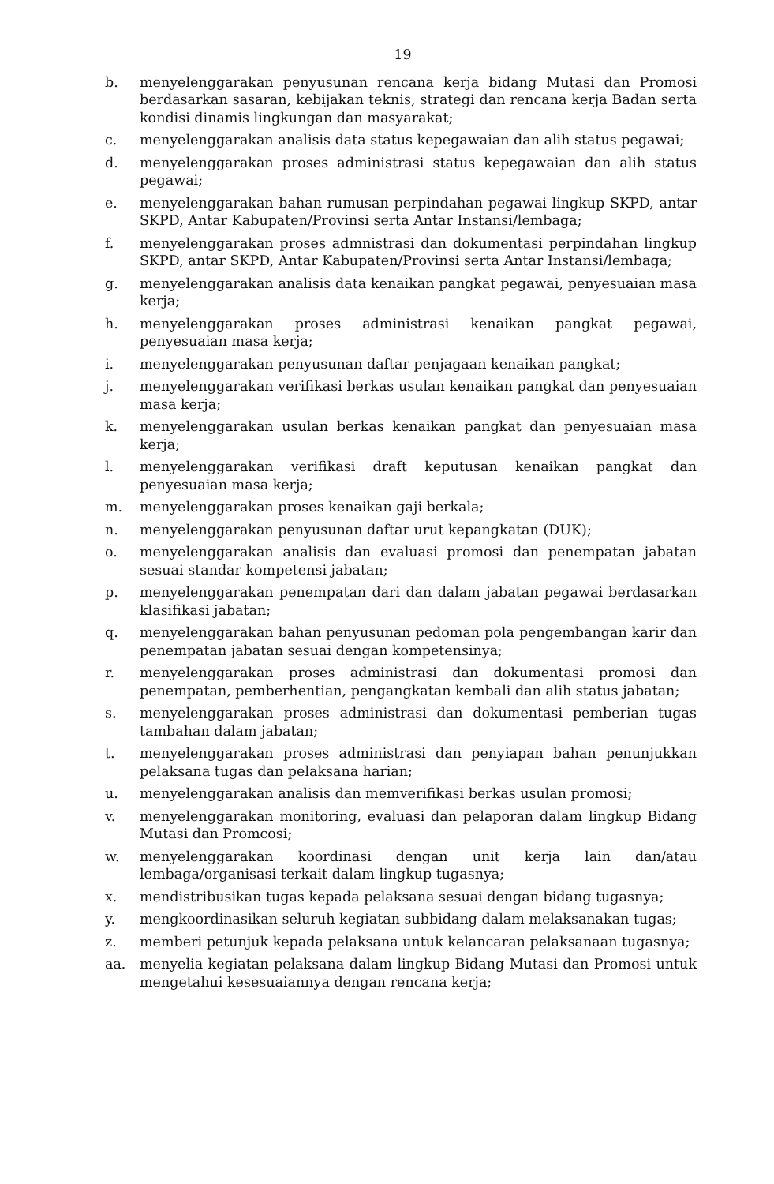19
b. menyelenggarakan penyusunan rencana kerja bidang Mutasi dan Promosi berdasarkan sasaran, kebijakan teknis, strategi dan rencana kerja Badan serta kondisi dinamis lingkungan dan masyarakat;
c. menyelenggarakan analisis data status kepegawaian dan alih status pegawai;
d. menyelenggarakan proses administrasi status kepegawaian dan alih status pegawai;
e. menyelenggarakan bahan rumusan perpindahan pegawai lingkup SKPD, antar SKPD, Antar Kabupaten/Provinsi serta Antar Instansi/lembaga;
f. menyelenggarakan proses admnistrasi dan dokumentasi perpindahan lingkup SKPD, antar SKPD, Antar Kabupaten/Provinsi serta Antar Instansi/lembaga;
g. menyelenggarakan analisis data kenaikan pangkat pegawai, penyesuaian masa kerja;
h. menyelenggarakan proses administrasi kenaikan pangkat pegawai, penyesuaian masa kerja;
i. menyelenggarakan penyusunan daftar penjagaan kenaikan pangkat;
j. menyelenggarakan verifikasi berkas usulan kenaikan pangkat dan penyesuaian masa kerja;
k. menyelenggarakan usulan berkas kenaikan pangkat dan penyesuaian masa kerja;
l. menyelenggarakan verifikasi draft keputusan kenaikan pangkat dan penyesuaian masa kerja;
m. menyelenggarakan proses kenaikan gaji berkala;
n. menyelenggarakan penyusunan daftar urut kepangkatan (DUK);
o. menyelenggarakan analisis dan evaluasi promosi dan penempatan jabatan sesuai standar kompetensi jabatan;
p. menyelenggarakan penempatan dari dan dalam jabatan pegawai berdasarkan klasifikasi jabatan;
q. menyelenggarakan bahan penyusunan pedoman pola pengembangan karir dan penempatan jabatan sesuai dengan kompetensinya;
r. menyelenggarakan proses administrasi dan dokumentasi promosi dan penempatan, pemberhentian, pengangkatan kembali dan alih status jabatan;
s. menyelenggarakan proses administrasi dan dokumentasi pemberian tugas tambahan dalam jabatan;
t. menyelenggarakan proses administrasi dan penyiapan bahan penunjukkan pelaksana tugas dan pelaksana harian;
u. menyelenggarakan analisis dan memverifikasi berkas usulan promosi;
v. menyelenggarakan monitoring, evaluasi dan pelaporan dalam lingkup Bidang Mutasi dan Promcosi;
w. menyelenggarakan koordinasi dengan unit kerja lain dan/atau lembaga/organisasi terkait dalam lingkup tugasnya;
x. mendistribusikan tugas kepada pelaksana sesuai dengan bidang tugasnya;
y. mengkoordinasikan seluruh kegiatan subbidang dalam melaksanakan tugas;
z. memberi petunjuk kepada pelaksana untuk kelancaran pelaksanaan tugasnya;
aa. menyelia kegiatan pelaksana dalam lingkup Bidang Mutasi dan Promosi untuk mengetahui kesesuaiannya dengan rencana kerja;